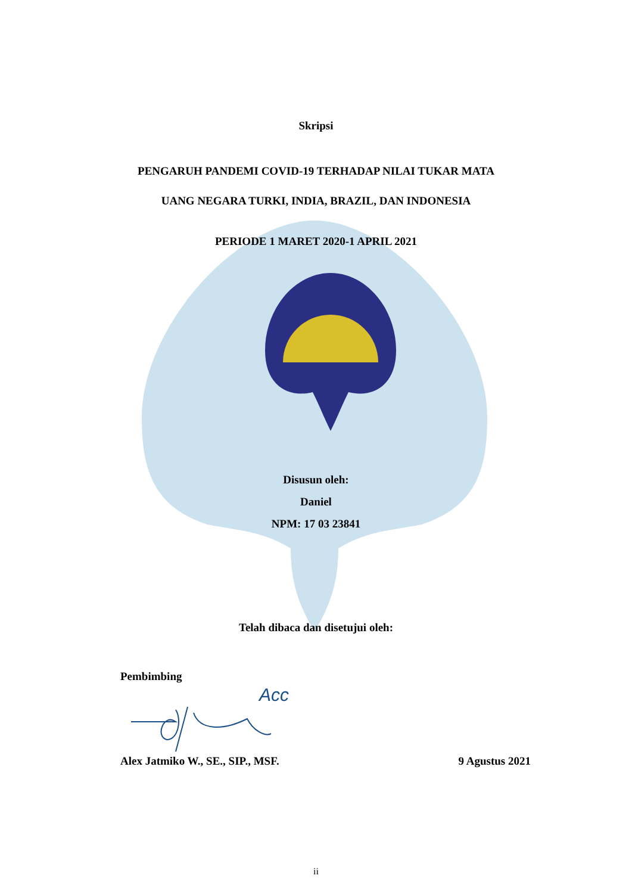Skripsi
PENGARUH PANDEMI COVID-19 TERHADAP NILAI TUKAR MATA
UANG NEGARA TURKI, INDIA, BRAZIL, DAN INDONESIA
PERIODE 1 MARET 2020-1 APRIL 2021
Disusun oleh:
Daniel
NPM: 17 03 23841
Telah dibaca dan disetujui oleh:
Pembimbing
Acc
Alex Jatmiko W., SE., SIP., MSF. 9 Agustus 2021
ii